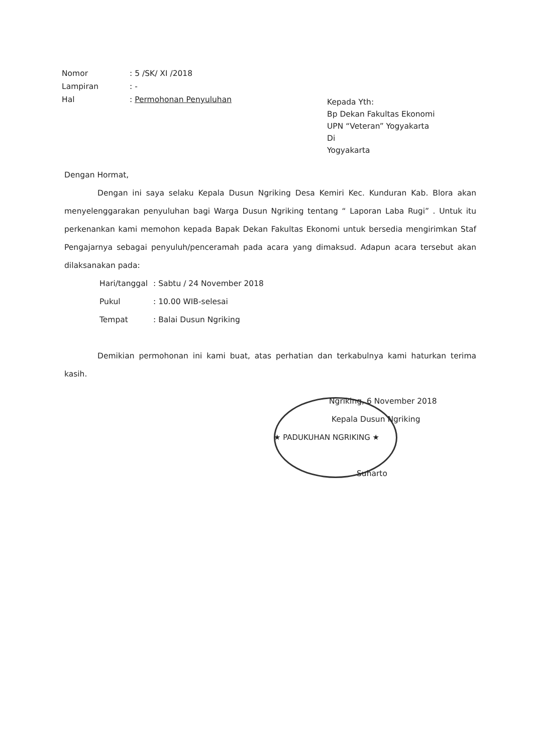| Nomor | : 5 /SK/ XI /2018 |
| Lampiran | : - |
| Hal | : Permohonan Penyuluhan |
Kepada Yth:
Bp Dekan Fakultas Ekonomi
UPN “Veteran” Yogyakarta
Di
Yogyakarta
Dengan Hormat,
Dengan ini saya selaku Kepala Dusun Ngriking Desa Kemiri Kec. Kunduran Kab. Blora akan menyelenggarakan penyuluhan bagi Warga Dusun Ngriking tentang “ Laporan Laba Rugi” . Untuk itu perkenankan kami memohon kepada Bapak Dekan Fakultas Ekonomi untuk bersedia mengirimkan Staf Pengajarnya sebagai penyuluh/penceramah pada acara yang dimaksud. Adapun acara tersebut akan dilaksanakan pada:
| Hari/tanggal | : Sabtu / 24 November 2018 |
| Pukul | : 10.00 WIB-selesai |
| Tempat | : Balai Dusun Ngriking |
Demikian permohonan ini kami buat, atas perhatian dan terkabulnya kami haturkan terima kasih.
Ngriking, 6 November 2018
Kepala Dusun Ngriking
★ PADUKUHAN NGRIKING ★
Suharto